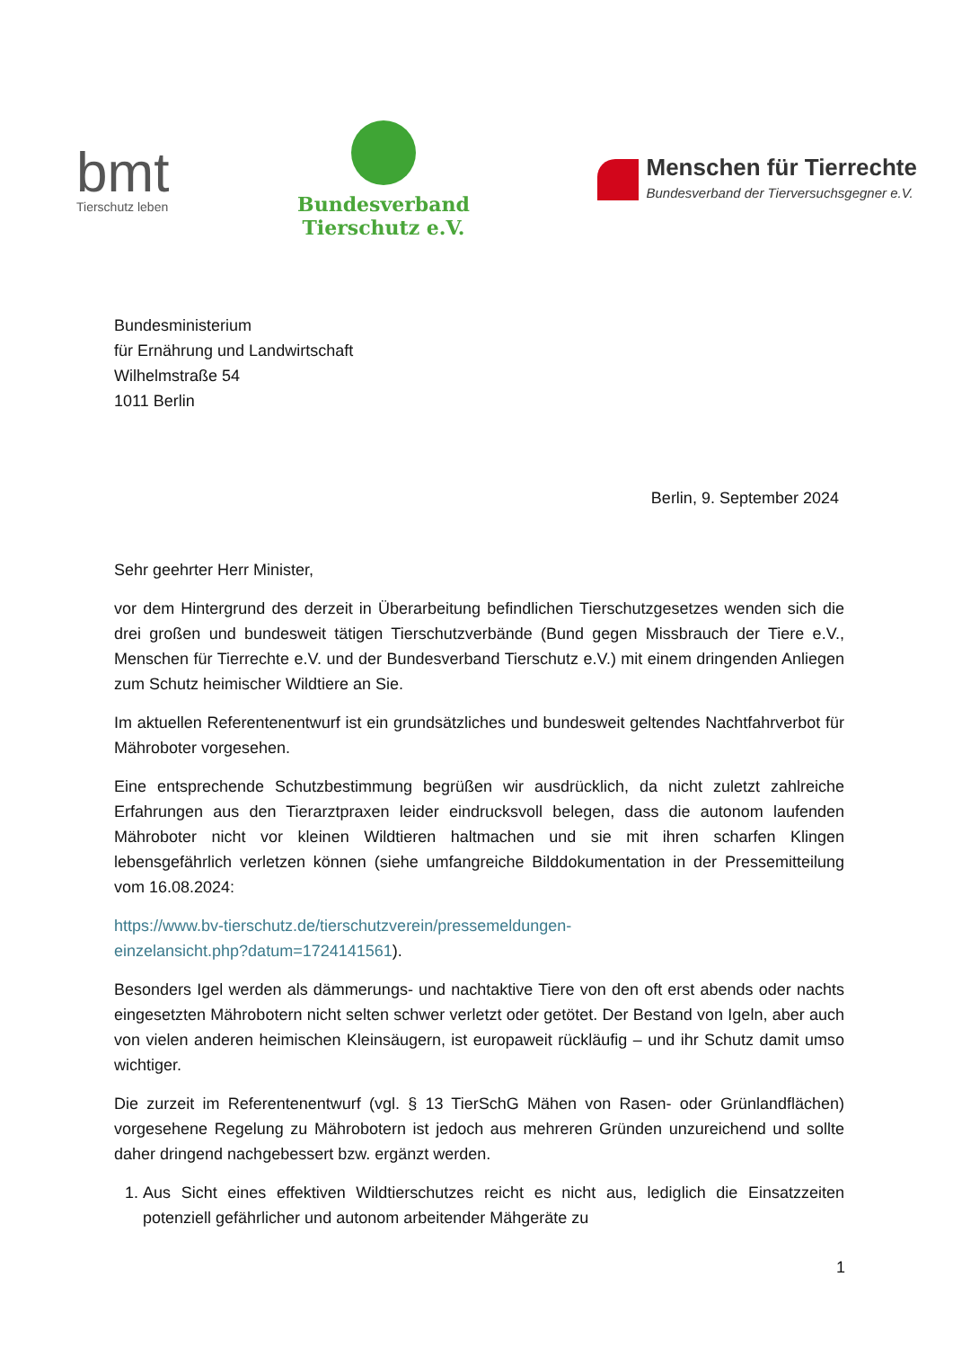bmt
Tierschutz leben
Bundesverband
Tierschutz e.V.
Menschen für Tierrechte
Bundesverband der Tierversuchsgegner e.V.
Bundesministerium
für Ernährung und Landwirtschaft
Wilhelmstraße 54
1011 Berlin
Berlin, 9. September 2024
Sehr geehrter Herr Minister,
vor dem Hintergrund des derzeit in Überarbeitung befindlichen Tierschutzgesetzes wenden sich die drei großen und bundesweit tätigen Tierschutzverbände (Bund gegen Missbrauch der Tiere e.V., Menschen für Tierrechte e.V. und der Bundesverband Tierschutz e.V.) mit einem dringenden Anliegen zum Schutz heimischer Wildtiere an Sie.
Im aktuellen Referentenentwurf ist ein grundsätzliches und bundesweit geltendes Nachtfahrverbot für Mähroboter vorgesehen.
Eine entsprechende Schutzbestimmung begrüßen wir ausdrücklich, da nicht zuletzt zahlreiche Erfahrungen aus den Tierarztpraxen leider eindrucksvoll belegen, dass die autonom laufenden Mähroboter nicht vor kleinen Wildtieren haltmachen und sie mit ihren scharfen Klingen lebensgefährlich verletzen können (siehe umfangreiche Bilddokumentation in der Pressemitteilung vom 16.08.2024:
https://www.bv-tierschutz.de/tierschutzverein/pressemeldungen-
einzelansicht.php?datum=1724141561).
Besonders Igel werden als dämmerungs- und nachtaktive Tiere von den oft erst abends oder nachts eingesetzten Mährobotern nicht selten schwer verletzt oder getötet. Der Bestand von Igeln, aber auch von vielen anderen heimischen Kleinsäugern, ist europaweit rückläufig – und ihr Schutz damit umso wichtiger.
Die zurzeit im Referentenentwurf (vgl. § 13 TierSchG Mähen von Rasen- oder Grünlandflächen) vorgesehene Regelung zu Mährobotern ist jedoch aus mehreren Gründen unzureichend und sollte daher dringend nachgebessert bzw. ergänzt werden.
1. Aus Sicht eines effektiven Wildtierschutzes reicht es nicht aus, lediglich die Einsatzzeiten potenziell gefährlicher und autonom arbeitender Mähgeräte zu
1